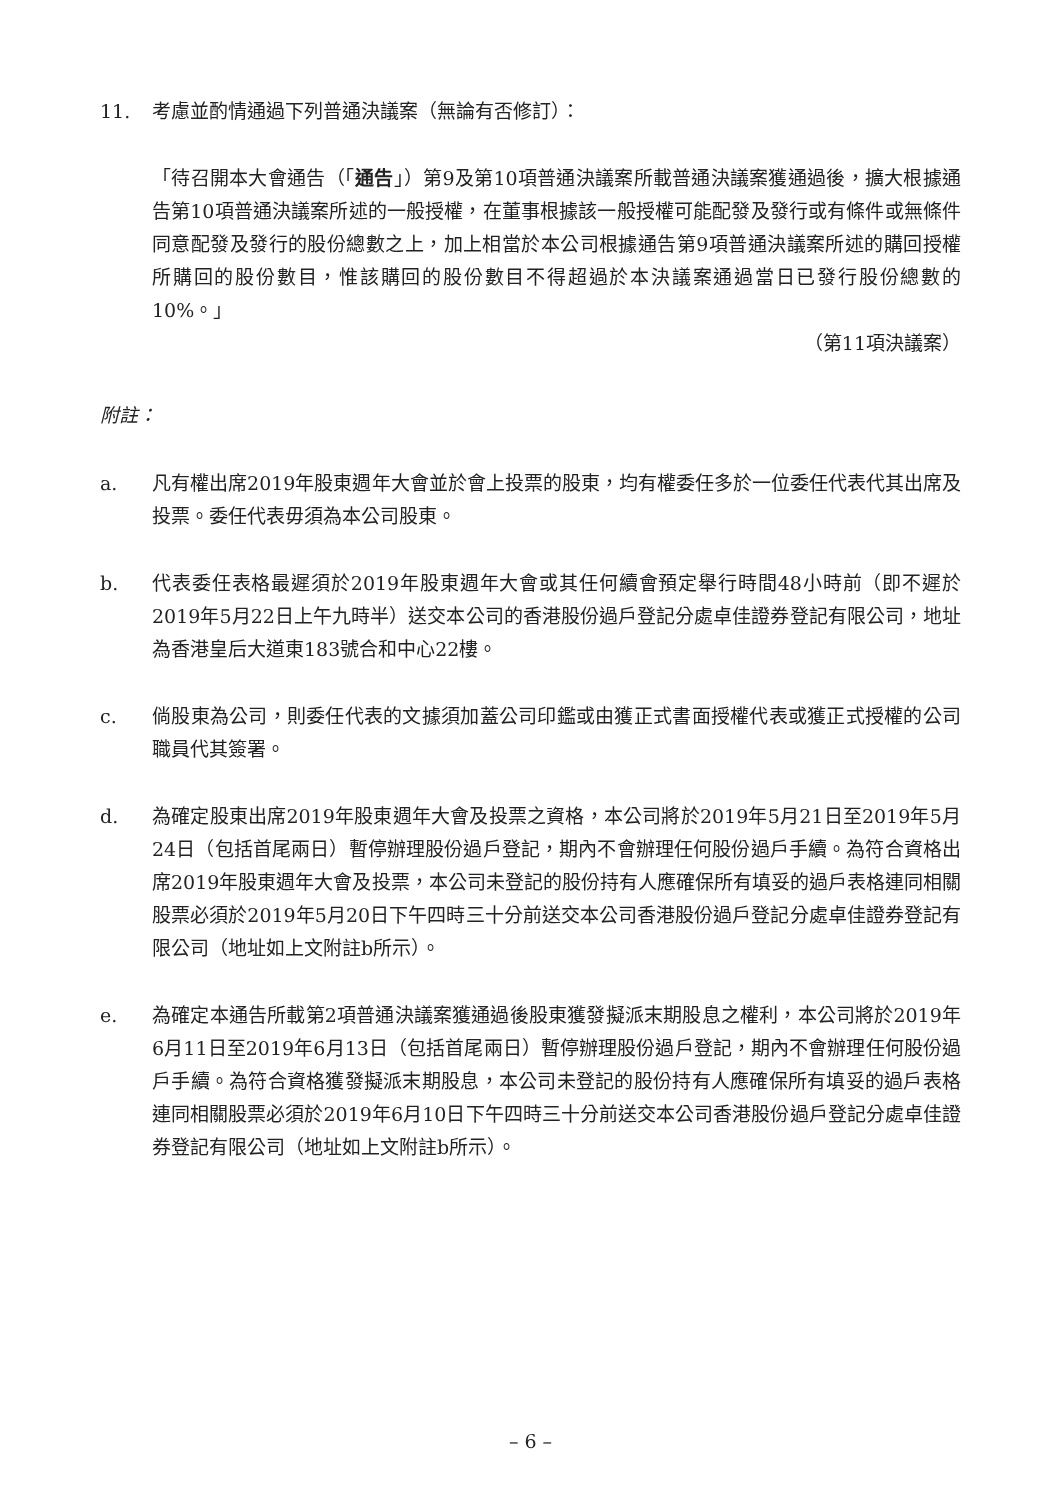11. 考慮並酌情通過下列普通決議案（無論有否修訂）：
「待召開本大會通告（「通告」）第9及第10項普通決議案所載普通決議案獲通過後，擴大根據通告第10項普通決議案所述的一般授權，在董事根據該一般授權可能配發及發行或有條件或無條件同意配發及發行的股份總數之上，加上相當於本公司根據通告第9項普通決議案所述的購回授權所購回的股份數目，惟該購回的股份數目不得超過於本決議案通過當日已發行股份總數的10%。」
（第11項決議案）
附註：
a. 凡有權出席2019年股東週年大會並於會上投票的股東，均有權委任多於一位委任代表代其出席及投票。委任代表毋須為本公司股東。
b. 代表委任表格最遲須於2019年股東週年大會或其任何續會預定舉行時間48小時前（即不遲於2019年5月22日上午九時半）送交本公司的香港股份過戶登記分處卓佳證券登記有限公司，地址為香港皇后大道東183號合和中心22樓。
c. 倘股東為公司，則委任代表的文據須加蓋公司印鑑或由獲正式書面授權代表或獲正式授權的公司職員代其簽署。
d. 為確定股東出席2019年股東週年大會及投票之資格，本公司將於2019年5月21日至2019年5月24日（包括首尾兩日）暫停辦理股份過戶登記，期內不會辦理任何股份過戶手續。為符合資格出席2019年股東週年大會及投票，本公司未登記的股份持有人應確保所有填妥的過戶表格連同相關股票必須於2019年5月20日下午四時三十分前送交本公司香港股份過戶登記分處卓佳證券登記有限公司（地址如上文附註b所示）。
e. 為確定本通告所載第2項普通決議案獲通過後股東獲發擬派末期股息之權利，本公司將於2019年6月11日至2019年6月13日（包括首尾兩日）暫停辦理股份過戶登記，期內不會辦理任何股份過戶手續。為符合資格獲發擬派末期股息，本公司未登記的股份持有人應確保所有填妥的過戶表格連同相關股票必須於2019年6月10日下午四時三十分前送交本公司香港股份過戶登記分處卓佳證券登記有限公司（地址如上文附註b所示）。
– 6 –